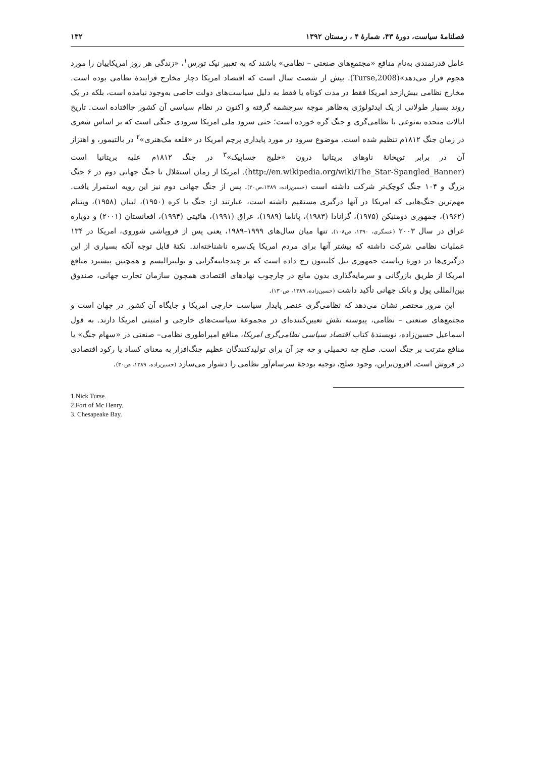فصلنامهٔ سیاست، دورهٔ ۴۳، شمارهٔ ۴ ، زمستان ۱۳۹۲ ۱۳۲
عامل قدرتمندی به‌نام منافع «مجتمع‌های صنعتی – نظامی» باشند که به تعبیر نیک تورس<sup>۱</sup>، «زندگی هر روز امریکاییان را مورد هجوم قرار می‌دهد»(Turse,2008). بیش از شصت سال است که اقتصاد امریکا دچار مخارج فزایندهٔ نظامی بوده است. مخارج نظامی بیش‌ازحد امریکا فقط در مدت کوتاه یا فقط به دلیل سیاست‌های دولت خاصی به‌وجود نیامده است، بلکه در یک روند بسیار طولانی از یک ایدئولوژی به‌ظاهر موجه سرچشمه گرفته و اکنون در نظام سیاسی آن کشور جاافتاده است. تاریخ ایالات متحده به‌نوعی با نظامی‌گری و جنگ گره خورده است؛ حتی سرود ملی امریکا سرودی جنگی است که بر اساس شعری در زمان جنگ ۱۸۱۲م تنظیم شده است. موضوع سرود در مورد پایداری پرچم امریکا در «قلعه مک‌هنری»<sup>۲</sup> در بالتیمور، و اهتزاز آن در برابر توپخانهٔ ناوهای بریتانیا درون «خلیج چساپیک»<sup>۳</sup> در جنگ ۱۸۱۲م علیه بریتانیا است (http://en.wikipedia.org/wiki/The_Star-Spangled_Banner). امریکا از زمان استقلال تا جنگ جهانی دوم در ۶ جنگ بزرگ و ۱۰۴ جنگ کوچک‌تر شرکت داشته است (حسین‌زاده، ۱۳۸۹،ص۲۰). پس از جنگ جهانی دوم نیز این رویه استمرار یافت. مهم‌ترین جنگ‌هایی که امریکا در آنها درگیری مستقیم داشته است، عبارتند از: جنگ با کره (۱۹۵۰)، لبنان (۱۹۵۸)، ویتنام (۱۹۶۲)، جمهوری دومنیکن (۱۹۷۵)، گرانادا (۱۹۸۳)، پاناما (۱۹۸۹)، عراق (۱۹۹۱)، هائیتی (۱۹۹۴)، افغانستان (۲۰۰۱) و دوباره عراق در سال ۲۰۰۳ (عسگری، ۱۳۹۰، ص۱۰۸). تنها میان سال‌های ۱۹۹۹–۱۹۸۹، یعنی پس از فروپاشی شوروی، امریکا در ۱۳۴ عملیات نظامی شرکت داشته که بیشتر آنها برای مردم امریکا یک‌سره ناشناخته‌اند. نکتهٔ قابل توجه آنکه بسیاری از این درگیری‌ها در دورهٔ ریاست جمهوری بیل کلینتون رخ داده است که بر چندجانبه‌گرایی و نولیبرالیسم و همچنین پیشبرد منافع امریکا از طریق بازرگانی و سرمایه‌گذاری بدون مانع در چارچوب نهادهای اقتصادی همچون سازمان تجارت جهانی، صندوق بین‌المللی پول و بانک جهانی تأکید داشت (حسین‌زاده، ۱۳۸۹، ص۱۳۰).
این مرور مختصر نشان می‌دهد که نظامی‌گری عنصر پایدار سیاست خارجی امریکا و جایگاه آن کشور در جهان است و مجتمع‌های صنعتی – نظامی، پیوسته نقش تعیین‌کننده‌ای در مجموعهٔ سیاست‌های خارجی و امنیتی امریکا دارند. به قول اسماعیل حسین‌زاده، نویسندهٔ کتاب اقتصاد سیاسی نظامی‌گری امریکا، منافع امپراطوری نظامی– صنعتی در «سهام جنگ» یا منافع مترتب بر جنگ است. صلح چه تحمیلی و چه جز آن برای تولیدکنندگان عظیم جنگ‌افزار به معنای کساد یا رکود اقتصادی در فروش است. افزون‌براین، وجود صلح، توجیه بودجهٔ سرسام‌آور نظامی را دشوار می‌سازد (حسین‌زاده، ۱۳۸۹، ص۳۰).
1.Nick Turse.
2.Fort of Mc Henry.
3. Chesapeake Bay.